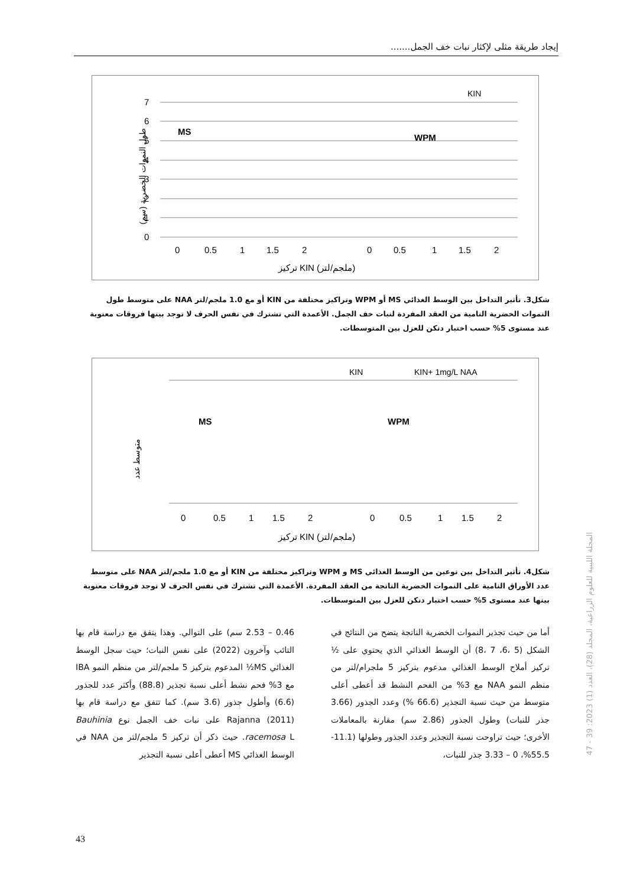إيجاد طريقة مثلى لإكثار نبات خف الجمل.......
طول النموات الخضرية (سم)
7
6
5
4
3
2
1
0
MS
WPM
KIN
0
0.5
1
1.5
2
0
0.5
1
1.5
2
تركيز KIN (ملجم/لتر)
شكل3. تأثير التداخل بين الوسط الغذائي MS أو WPM وتراكيز مختلفة من KIN أو مع 1.0 ملجم/لتر NAA على متوسط طول النموات الخضرية النامية من العقد المفردة لنبات خف الجمل. الأعمدة التي تشترك في نفس الحرف لا توجد بينها فروقات معنوية عند مستوى 5% حسب اختبار دنكن للعزل بين المتوسطات.
متوسط عدد
KIN
KIN+ 1mg/L NAA
MS
WPM
0
0.5
1
1.5
2
0
0.5
1
1.5
2
تركيز KIN (ملجم/لتر)
شكل4. تأثير التداخل بين نوعين من الوسط الغذائي MS و WPM وتراكيز مختلفة من KIN أو مع 1.0 ملجم/لتر NAA على متوسط عدد الأوراق النامية على النموات الخضرية الناتجة من العقد المفردة. الأعمدة التي تشترك في نفس الحرف لا توجد فروقات معنوية بينها عند مستوى 5% حسب اختبار دنكن للعزل بين المتوسطات.
أما من حيث تجذير النموات الخضرية الناتجة يتضح من النتائج في الشكل (5 ،6، 7 ،8) أن الوسط الغذائي الذي يحتوي على ½ تركيز أملاح الوسط الغذائي مدعوم بتركيز 5 ملجرام/لتر من منظم النمو NAA مع 3% من الفحم النشط قد أعطى أعلى متوسط من حيث نسبة التجذير (66.6 %) وعدد الجذور (3.66 جذر للنبات) وطول الجذور (2.86 سم) مقارنة بالمعاملات الأخرى؛ حيث تراوحت نسبة التجذير وعدد الجذور وطولها (11.1-55.5%، 0 – 3.33 جذر للنبات،
0.46 – 2.53 سم) على التوالي. وهذا يتفق مع دراسة قام بها التائب وآخرون (2022) على نفس النبات؛ حيث سجل الوسط الغذائي MS½ المدعوم بتركيز 5 ملجم/لتر من منظم النمو IBA مع 3% فحم نشط أعلى نسبة تجذير (88.8) وأكثر عدد للجذور (6.6) وأطول جذور (3.6 سم). كما تتفق مع دراسة قام بها Rajanna (2011) على نبات خف الجمل نوع Bauhinia racemosa L. حيث ذكر أن تركيز 5 ملجم/لتر من NAA في الوسط الغذائي MS أعطى أعلى نسبة التجذير
المجلة الليبية للعلوم الزراعية، المجلد (28)، العدد (1) 2023: 39 - 47
43